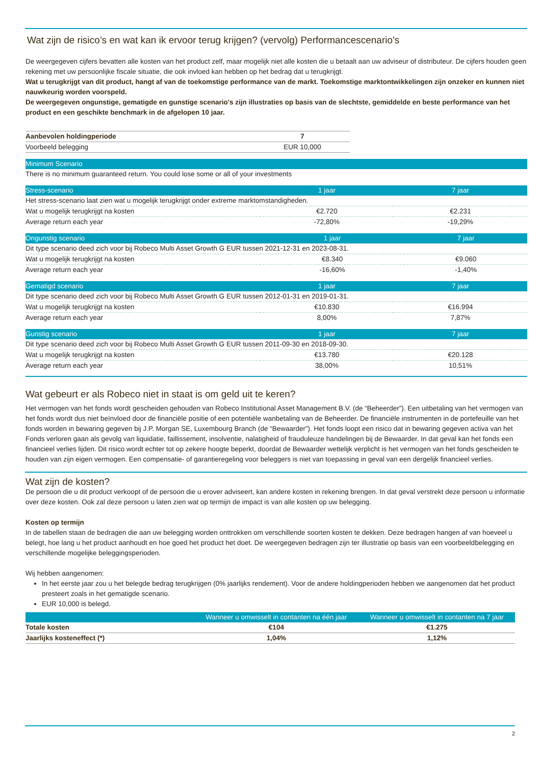Wat zijn de risico’s en wat kan ik ervoor terug krijgen? (vervolg) Performancescenario's
De weergegeven cijfers bevatten alle kosten van het product zelf, maar mogelijk niet alle kosten die u betaalt aan uw adviseur of distributeur. De cijfers houden geen rekening met uw persoonlijke fiscale situatie, die ook invloed kan hebben op het bedrag dat u terugkrijgt.
Wat u terugkrijgt van dit product, hangt af van de toekomstige performance van de markt. Toekomstige marktontwikkelingen zijn onzeker en kunnen niet nauwkeurig worden voorspeld.
De weergegeven ongunstige, gematigde en gunstige scenario's zijn illustraties op basis van de slechtste, gemiddelde en beste performance van het product en een geschikte benchmark in de afgelopen 10 jaar.
| Aanbevolen holdingperiode | 7 |
| Voorbeeld belegging | EUR 10,000 |
| Minimum Scenario |
| --- |
| There is no minimum guaranteed return. You could lose some or all of your investments |
| Stress-scenario | 1 jaar | 7 jaar |
| --- | --- | --- |
| Het stress-scenario laat zien wat u mogelijk terugkrijgt onder extreme marktomstandigheden. | | |
| Wat u mogelijk terugkrijgt na kosten | €2.720 | €2.231 |
| Average return each year | -72,80% | -19,29% |
| Ongunstig scenario | 1 jaar | 7 jaar |
| --- | --- | --- |
| Dit type scenario deed zich voor bij Robeco Multi Asset Growth G EUR tussen 2021-12-31 en 2023-08-31. | | |
| Wat u mogelijk terugkrijgt na kosten | €8.340 | €9.060 |
| Average return each year | -16,60% | -1,40% |
| Gematigd scenario | 1 jaar | 7 jaar |
| --- | --- | --- |
| Dit type scenario deed zich voor bij Robeco Multi Asset Growth G EUR tussen 2012-01-31 en 2019-01-31. | | |
| Wat u mogelijk terugkrijgt na kosten | €10.830 | €16.994 |
| Average return each year | 8,00% | 7,87% |
| Gunstig scenario | 1 jaar | 7 jaar |
| --- | --- | --- |
| Dit type scenario deed zich voor bij Robeco Multi Asset Growth G EUR tussen 2011-09-30 en 2018-09-30. | | |
| Wat u mogelijk terugkrijgt na kosten | €13.780 | €20.128 |
| Average return each year | 38,00% | 10,51% |
Wat gebeurt er als Robeco niet in staat is om geld uit te keren?
Het vermogen van het fonds wordt gescheiden gehouden van Robeco Institutional Asset Management B.V. (de “Beheerder”). Een uitbetaling van het vermogen van het fonds wordt dus niet beïnvloed door de financiële positie of een potentiële wanbetaling van de Beheerder. De financiële instrumenten in de portefeuille van het fonds worden in bewaring gegeven bij J.P. Morgan SE, Luxembourg Branch (de “Bewaarder”). Het fonds loopt een risico dat in bewaring gegeven activa van het Fonds verloren gaan als gevolg van liquidatie, faillissement, insolventie, nalatigheid of frauduleuze handelingen bij de Bewaarder. In dat geval kan het fonds een financieel verlies lijden. Dit risico wordt echter tot op zekere hoogte beperkt, doordat de Bewaarder wettelijk verplicht is het vermogen van het fonds gescheiden te houden van zijn eigen vermogen. Een compensatie- of garantieregeling voor beleggers is niet van toepassing in geval van een dergelijk financieel verlies.
Wat zijn de kosten?
De persoon die u dit product verkoopt of de persoon die u erover adviseert, kan andere kosten in rekening brengen. In dat geval verstrekt deze persoon u informatie over deze kosten. Ook zal deze persoon u laten zien wat op termijn de impact is van alle kosten op uw belegging.
Kosten op termijn
In de tabellen staan de bedragen die aan uw belegging worden onttrokken om verschillende soorten kosten te dekken. Deze bedragen hangen af van hoeveel u belegt, hoe lang u het product aanhoudt en hoe goed het product het doet. De weergegeven bedragen zijn ter illustratie op basis van een voorbeeldbelegging en verschillende mogelijke beleggingsperioden.
Wij hebben aangenomen:
In het eerste jaar zou u het belegde bedrag terugkrijgen (0% jaarlijks rendement). Voor de andere holdingperioden hebben we aangenomen dat het product presteert zoals in het gematigde scenario.
EUR 10,000 is belegd.
| | Wanneer u omwisselt in contanten na één jaar | Wanneer u omwisselt in contanten na 7 jaar |
| --- | --- | --- |
| Totale kosten | €104 | €1.275 |
| Jaarlijks kosteneffect (*) | 1,04% | 1,12% |
2